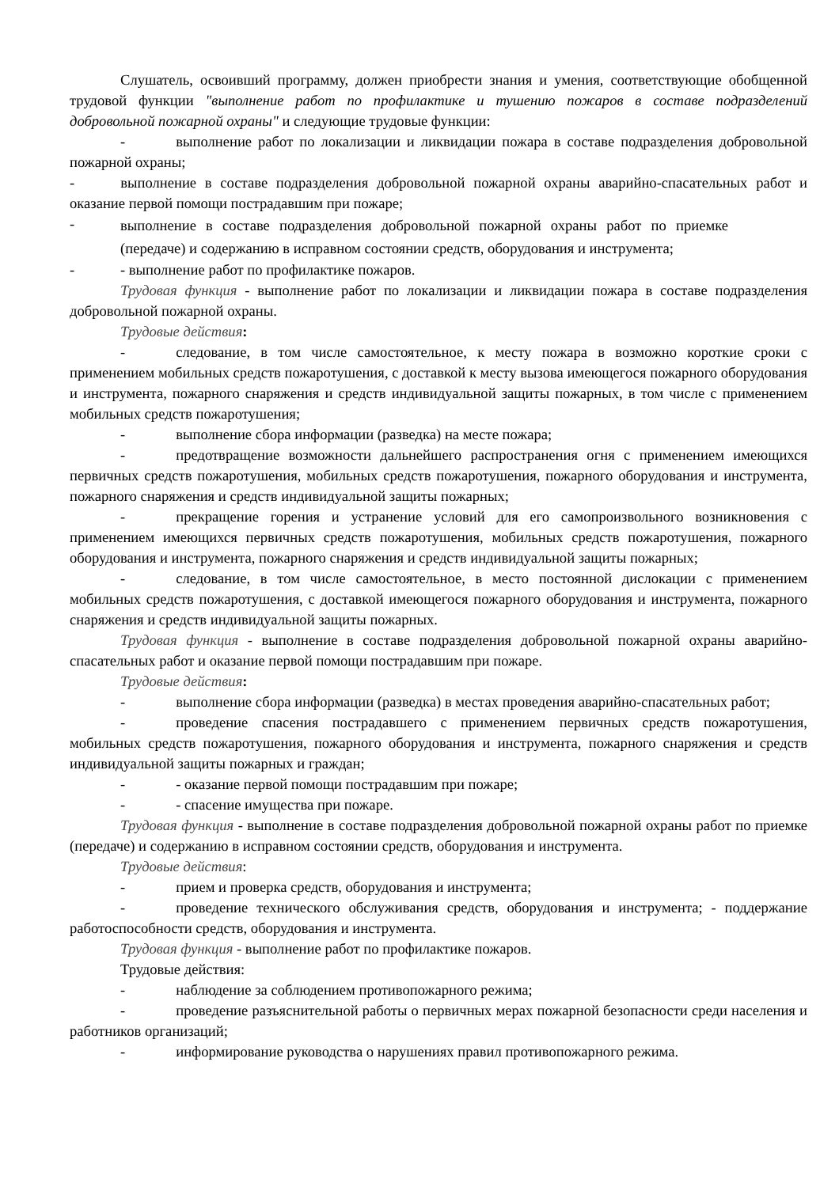Слушатель, освоивший программу, должен приобрести знания и умения, соответствующие обобщенной трудовой функции "выполнение работ по профилактике и тушению пожаров в составе подразделений добровольной пожарной охраны" и следующие трудовые функции:
- выполнение работ по локализации и ликвидации пожара в составе подразделения добровольной пожарной охраны;
- выполнение в составе подразделения добровольной пожарной охраны аварийно-спасательных работ и оказание первой помощи пострадавшим при пожаре;
-
выполнение в составе подразделения добровольной пожарной охраны работ по приемке (передаче) и содержанию в исправном состоянии средств, оборудования и инструмента;
- - выполнение работ по профилактике пожаров.
Трудовая функция - выполнение работ по локализации и ликвидации пожара в составе подразделения добровольной пожарной охраны.
Трудовые действия:
- следование, в том числе самостоятельное, к месту пожара в возможно короткие сроки с применением мобильных средств пожаротушения, с доставкой к месту вызова имеющегося пожарного оборудования и инструмента, пожарного снаряжения и средств индивидуальной защиты пожарных, в том числе с применением мобильных средств пожаротушения;
- выполнение сбора информации (разведка) на месте пожара;
- предотвращение возможности дальнейшего распространения огня с применением имеющихся первичных средств пожаротушения, мобильных средств пожаротушения, пожарного оборудования и инструмента, пожарного снаряжения и средств индивидуальной защиты пожарных;
- прекращение горения и устранение условий для его самопроизвольного возникновения с применением имеющихся первичных средств пожаротушения, мобильных средств пожаротушения, пожарного оборудования и инструмента, пожарного снаряжения и средств индивидуальной защиты пожарных;
- следование, в том числе самостоятельное, в место постоянной дислокации с применением мобильных средств пожаротушения, с доставкой имеющегося пожарного оборудования и инструмента, пожарного снаряжения и средств индивидуальной защиты пожарных.
Трудовая функция - выполнение в составе подразделения добровольной пожарной охраны аварийно-спасательных работ и оказание первой помощи пострадавшим при пожаре.
Трудовые действия:
- выполнение сбора информации (разведка) в местах проведения аварийно-спасательных работ;
- проведение спасения пострадавшего с применением первичных средств пожаротушения, мобильных средств пожаротушения, пожарного оборудования и инструмента, пожарного снаряжения и средств индивидуальной защиты пожарных и граждан;
- - оказание первой помощи пострадавшим при пожаре;
- - спасение имущества при пожаре.
Трудовая функция - выполнение в составе подразделения добровольной пожарной охраны работ по приемке (передаче) и содержанию в исправном состоянии средств, оборудования и инструмента.
Трудовые действия:
- прием и проверка средств, оборудования и инструмента;
- проведение технического обслуживания средств, оборудования и инструмента; - поддержание работоспособности средств, оборудования и инструмента.
Трудовая функция - выполнение работ по профилактике пожаров.
Трудовые действия:
- наблюдение за соблюдением противопожарного режима;
- проведение разъяснительной работы о первичных мерах пожарной безопасности среди населения и работников организаций;
- информирование руководства о нарушениях правил противопожарного режима.